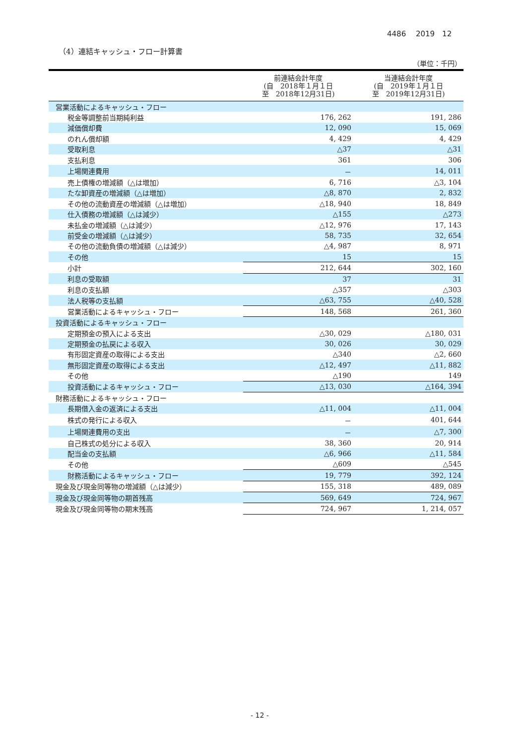4486　 2019　12
（4）連結キャッシュ・フロー計算書
（単位：千円）
| | 前連結会計年度 (自 2018年１月１日 至 2018年12月31日) | 当連結会計年度 (自 2019年１月１日 至 2019年12月31日) |
| --- | --- | --- |
| 営業活動によるキャッシュ・フロー | | |
| 税金等調整前当期純利益 | 176, 262 | 191, 286 |
| 減価償却費 | 12, 090 | 15, 069 |
| のれん償却額 | 4, 429 | 4, 429 |
| 受取利息 | △37 | △31 |
| 支払利息 | 361 | 306 |
| 上場関連費用 | － | 14, 011 |
| 売上債権の増減額（△は増加） | 6, 716 | △3, 104 |
| たな卸資産の増減額（△は増加） | △8, 870 | 2, 832 |
| その他の流動資産の増減額（△は増加） | △18, 940 | 18, 849 |
| 仕入債務の増減額（△は減少） | △155 | △273 |
| 未払金の増減額（△は減少） | △12, 976 | 17, 143 |
| 前受金の増減額（△は減少） | 58, 735 | 32, 654 |
| その他の流動負債の増減額（△は減少） | △4, 987 | 8, 971 |
| その他 | 15 | 15 |
| 小計 | 212, 644 | 302, 160 |
| 利息の受取額 | 37 | 31 |
| 利息の支払額 | △357 | △303 |
| 法人税等の支払額 | △63, 755 | △40, 528 |
| 営業活動によるキャッシュ・フロー | 148, 568 | 261, 360 |
| 投資活動によるキャッシュ・フロー | | |
| 定期預金の預入による支出 | △30, 029 | △180, 031 |
| 定期預金の払戻による収入 | 30, 026 | 30, 029 |
| 有形固定資産の取得による支出 | △340 | △2, 660 |
| 無形固定資産の取得による支出 | △12, 497 | △11, 882 |
| その他 | △190 | 149 |
| 投資活動によるキャッシュ・フロー | △13, 030 | △164, 394 |
| 財務活動によるキャッシュ・フロー | | |
| 長期借入金の返済による支出 | △11, 004 | △11, 004 |
| 株式の発行による収入 | － | 401, 644 |
| 上場関連費用の支出 | － | △7, 300 |
| 自己株式の処分による収入 | 38, 360 | 20, 914 |
| 配当金の支払額 | △6, 966 | △11, 584 |
| その他 | △609 | △545 |
| 財務活動によるキャッシュ・フロー | 19, 779 | 392, 124 |
| 現金及び現金同等物の増減額（△は減少） | 155, 318 | 489, 089 |
| 現金及び現金同等物の期首残高 | 569, 649 | 724, 967 |
| 現金及び現金同等物の期末残高 | 724, 967 | 1, 214, 057 |
- 12 -